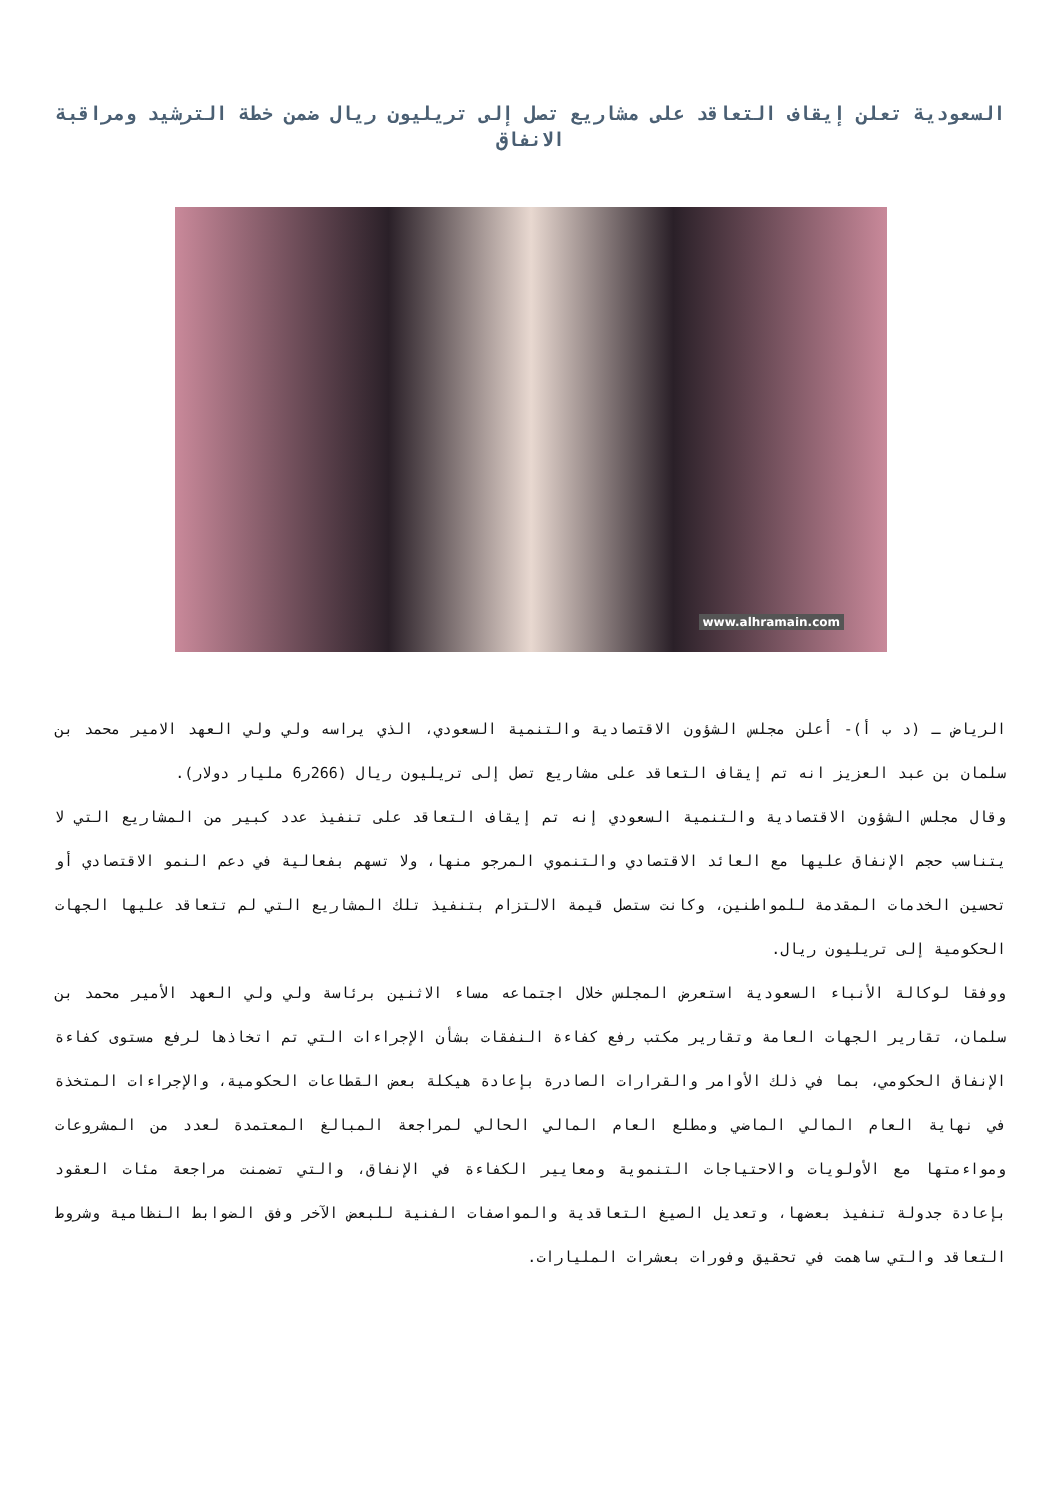السعودية تعلن إيقاف التعاقد على مشاريع تصل إلى تريليون ريال ضمن خطة الترشيد ومراقبة الانفاق
www.alhramain.com
الرياض ـ (د ب أ)- أعلن مجلس الشؤون الاقتصادية والتنمية السعودي، الذي يراسه ولي ولي العهد الامير محمد بن سلمان بن عبد العزيز انه تم إيقاف التعاقد على مشاريع تصل إلى تريليون ريال (266ر6 مليار دولار).
وقال مجلس الشؤون الاقتصادية والتنمية السعودي إنه تم إيقاف التعاقد على تنفيذ عدد كبير من المشاريع التي لا يتناسب حجم الإنفاق عليها مع العائد الاقتصادي والتنموي المرجو منها، ولا تسهم بفعالية في دعم النمو الاقتصادي أو تحسين الخدمات المقدمة للمواطنين، وكانت ستصل قيمة الالتزام بتنفيذ تلك المشاريع التي لم تتعاقد عليها الجهات الحكومية إلى تريليون ريال.
ووفقا لوكالة الأنباء السعودية استعرض المجلس خلال اجتماعه مساء الاثنين برئاسة ولي ولي العهد الأمير محمد بن سلمان، تقارير الجهات العامة وتقارير مكتب رفع كفاءة النفقات بشأن الإجراءات التي تم اتخاذها لرفع مستوى كفاءة الإنفاق الحكومي، بما في ذلك الأوامر والقرارات الصادرة بإعادة هيكلة بعض القطاعات الحكومية، والإجراءات المتخذة في نهاية العام المالي الماضي ومطلع العام المالي الحالي لمراجعة المبالغ المعتمدة لعدد من المشروعات ومواءمتها مع الأولويات والاحتياجات التنموية ومعايير الكفاءة في الإنفاق، والتي تضمنت مراجعة مئات العقود بإعادة جدولة تنفيذ بعضها، وتعديل الصيغ التعاقدية والمواصفات الفنية للبعض الآخر وفق الضوابط النظامية وشروط التعاقد والتي ساهمت في تحقيق وفورات بعشرات المليارات.